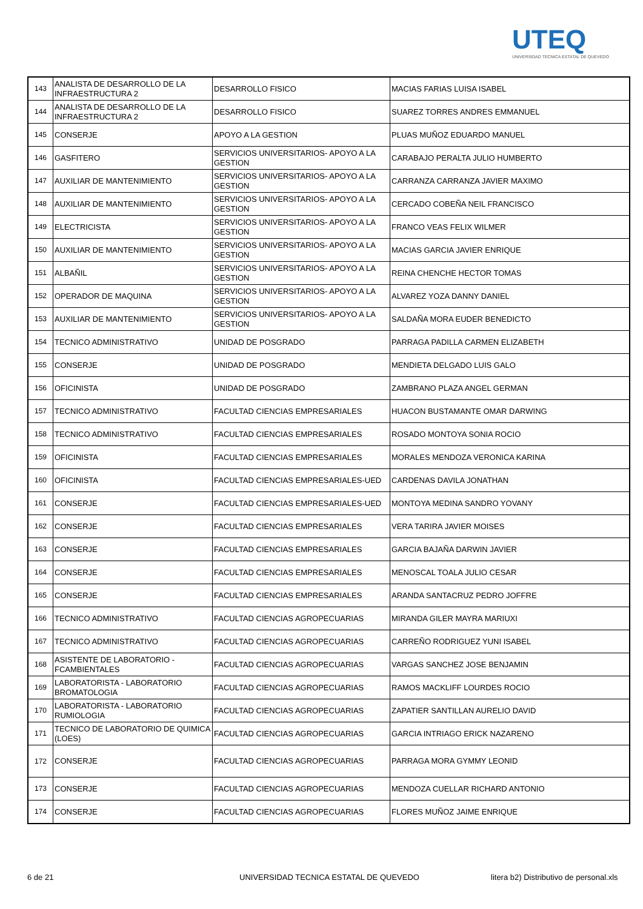UTEQ
UNIVERSIDAD TECNICA ESTATAL DE QUEVEDO
| 143 | ANALISTA DE DESARROLLO DE LA INFRAESTRUCTURA 2 | DESARROLLO FISICO | MACIAS FARIAS LUISA ISABEL |
| 144 | ANALISTA DE DESARROLLO DE LA INFRAESTRUCTURA 2 | DESARROLLO FISICO | SUAREZ TORRES ANDRES EMMANUEL |
| 145 | CONSERJE | APOYO A LA GESTION | PLUAS MUÑOZ EDUARDO MANUEL |
| 146 | GASFITERO | SERVICIOS UNIVERSITARIOS- APOYO A LA GESTION | CARABAJO PERALTA JULIO HUMBERTO |
| 147 | AUXILIAR DE MANTENIMIENTO | SERVICIOS UNIVERSITARIOS- APOYO A LA GESTION | CARRANZA CARRANZA JAVIER MAXIMO |
| 148 | AUXILIAR DE MANTENIMIENTO | SERVICIOS UNIVERSITARIOS- APOYO A LA GESTION | CERCADO COBEÑA NEIL FRANCISCO |
| 149 | ELECTRICISTA | SERVICIOS UNIVERSITARIOS- APOYO A LA GESTION | FRANCO VEAS FELIX WILMER |
| 150 | AUXILIAR DE MANTENIMIENTO | SERVICIOS UNIVERSITARIOS- APOYO A LA GESTION | MACIAS GARCIA JAVIER ENRIQUE |
| 151 | ALBAÑIL | SERVICIOS UNIVERSITARIOS- APOYO A LA GESTION | REINA CHENCHE HECTOR TOMAS |
| 152 | OPERADOR DE MAQUINA | SERVICIOS UNIVERSITARIOS- APOYO A LA GESTION | ALVAREZ YOZA DANNY DANIEL |
| 153 | AUXILIAR DE MANTENIMIENTO | SERVICIOS UNIVERSITARIOS- APOYO A LA GESTION | SALDAÑA MORA EUDER BENEDICTO |
| 154 | TECNICO ADMINISTRATIVO | UNIDAD DE POSGRADO | PARRAGA PADILLA CARMEN ELIZABETH |
| 155 | CONSERJE | UNIDAD DE POSGRADO | MENDIETA DELGADO LUIS GALO |
| 156 | OFICINISTA | UNIDAD DE POSGRADO | ZAMBRANO PLAZA ANGEL GERMAN |
| 157 | TECNICO ADMINISTRATIVO | FACULTAD CIENCIAS EMPRESARIALES | HUACON BUSTAMANTE OMAR DARWING |
| 158 | TECNICO ADMINISTRATIVO | FACULTAD CIENCIAS EMPRESARIALES | ROSADO MONTOYA SONIA ROCIO |
| 159 | OFICINISTA | FACULTAD CIENCIAS EMPRESARIALES | MORALES MENDOZA VERONICA KARINA |
| 160 | OFICINISTA | FACULTAD CIENCIAS EMPRESARIALES-UED | CARDENAS DAVILA JONATHAN |
| 161 | CONSERJE | FACULTAD CIENCIAS EMPRESARIALES-UED | MONTOYA MEDINA SANDRO YOVANY |
| 162 | CONSERJE | FACULTAD CIENCIAS EMPRESARIALES | VERA TARIRA JAVIER MOISES |
| 163 | CONSERJE | FACULTAD CIENCIAS EMPRESARIALES | GARCIA BAJAÑA DARWIN JAVIER |
| 164 | CONSERJE | FACULTAD CIENCIAS EMPRESARIALES | MENOSCAL TOALA JULIO CESAR |
| 165 | CONSERJE | FACULTAD CIENCIAS EMPRESARIALES | ARANDA SANTACRUZ PEDRO JOFFRE |
| 166 | TECNICO ADMINISTRATIVO | FACULTAD CIENCIAS AGROPECUARIAS | MIRANDA GILER MAYRA MARIUXI |
| 167 | TECNICO ADMINISTRATIVO | FACULTAD CIENCIAS AGROPECUARIAS | CARREÑO RODRIGUEZ YUNI ISABEL |
| 168 | ASISTENTE DE LABORATORIO - FCAMBIENTALES | FACULTAD CIENCIAS AGROPECUARIAS | VARGAS SANCHEZ JOSE BENJAMIN |
| 169 | LABORATORISTA - LABORATORIO BROMATOLOGIA | FACULTAD CIENCIAS AGROPECUARIAS | RAMOS MACKLIFF LOURDES ROCIO |
| 170 | LABORATORISTA - LABORATORIO RUMIOLOGIA | FACULTAD CIENCIAS AGROPECUARIAS | ZAPATIER SANTILLAN AURELIO DAVID |
| 171 | TECNICO DE LABORATORIO DE QUIMICA (LOES) | FACULTAD CIENCIAS AGROPECUARIAS | GARCIA INTRIAGO ERICK NAZARENO |
| 172 | CONSERJE | FACULTAD CIENCIAS AGROPECUARIAS | PARRAGA MORA GYMMY LEONID |
| 173 | CONSERJE | FACULTAD CIENCIAS AGROPECUARIAS | MENDOZA CUELLAR RICHARD ANTONIO |
| 174 | CONSERJE | FACULTAD CIENCIAS AGROPECUARIAS | FLORES MUÑOZ JAIME ENRIQUE |
6 de 21
UNIVERSIDAD TECNICA ESTATAL DE QUEVEDO
litera b2) Distributivo de personal.xls